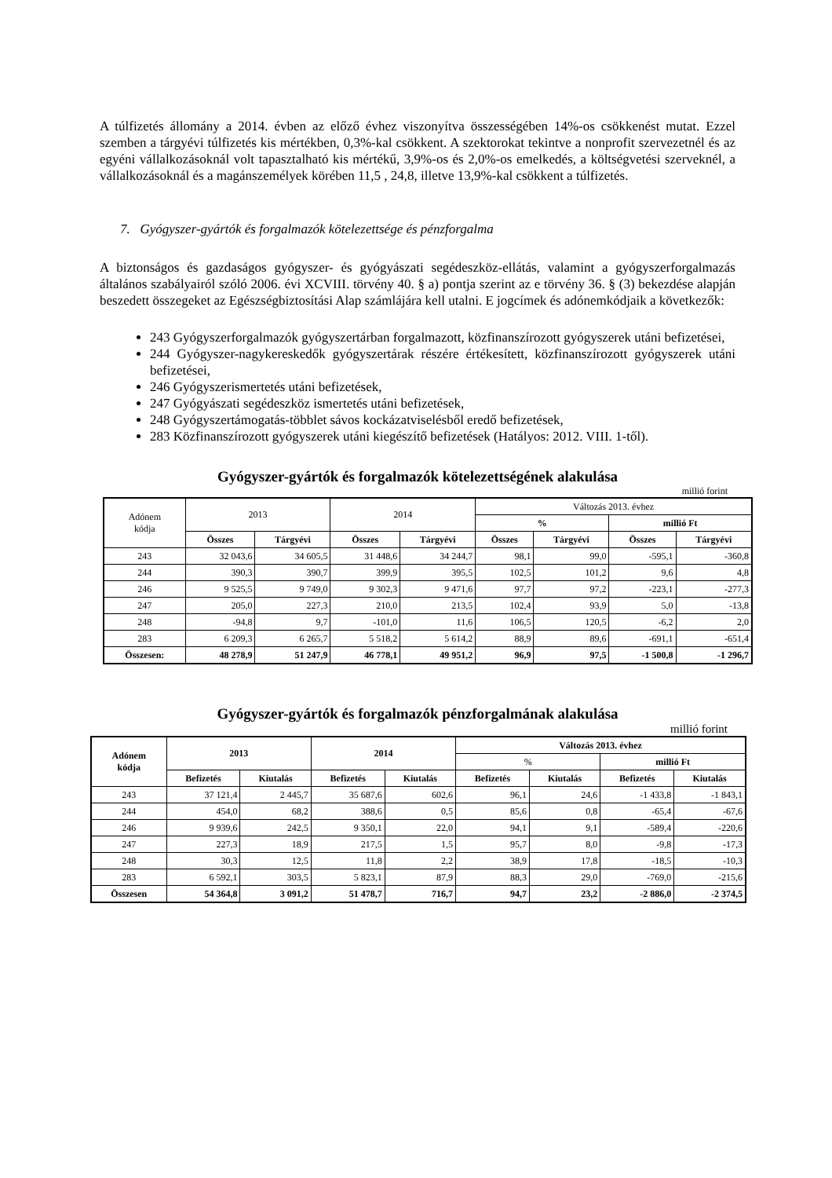A túlfizetés állomány a 2014. évben az előző évhez viszonyítva összességében 14%-os csökkenést mutat. Ezzel szemben a tárgyévi túlfizetés kis mértékben, 0,3%-kal csökkent. A szektorokat tekintve a nonprofit szervezetnél és az egyéni vállalkozásoknál volt tapasztalható kis mértékű, 3,9%-os és 2,0%-os emelkedés, a költségvetési szerveknél, a vállalkozásoknál és a magánszemélyek körében 11,5 , 24,8, illetve 13,9%-kal csökkent a túlfizetés.
7. Gyógyszer-gyártók és forgalmazók kötelezettsége és pénzforgalma
A biztonságos és gazdaságos gyógyszer- és gyógyászati segédeszköz-ellátás, valamint a gyógyszerforgalmazás általános szabályairól szóló 2006. évi XCVIII. törvény 40. § a) pontja szerint az e törvény 36. § (3) bekezdése alapján beszedett összegeket az Egészségbiztosítási Alap számlájára kell utalni. E jogcímek és adónemkódjaik a következők:
243 Gyógyszerforgalmazók gyógyszertárban forgalmazott, közfinanszírozott gyógyszerek utáni befizetései,
244 Gyógyszer-nagykereskedők gyógyszertárak részére értékesített, közfinanszírozott gyógyszerek utáni befizetései,
246 Gyógyszerismertetés utáni befizetések,
247 Gyógyászati segédeszköz ismertetés utáni befizetések,
248 Gyógyszertámogatás-többlet sávos kockázatviselésből eredő befizetések,
283 Közfinanszírozott gyógyszerek utáni kiegészítő befizetések (Hatályos: 2012. VIII. 1-től).
Gyógyszer-gyártók és forgalmazók kötelezettségének alakulása
millió forint
| Adónem kódja | 2013 | | 2014 | | Változás 2013. évhez | | | |
| --- | --- | --- | --- | --- | --- | --- | --- | --- |
| | | | | | % | | millió Ft | |
| | Összes | Tárgyévi | Összes | Tárgyévi | Összes | Tárgyévi | Összes | Tárgyévi |
| 243 | 32 043,6 | 34 605,5 | 31 448,6 | 34 244,7 | 98,1 | 99,0 | -595,1 | -360,8 |
| 244 | 390,3 | 390,7 | 399,9 | 395,5 | 102,5 | 101,2 | 9,6 | 4,8 |
| 246 | 9 525,5 | 9 749,0 | 9 302,3 | 9 471,6 | 97,7 | 97,2 | -223,1 | -277,3 |
| 247 | 205,0 | 227,3 | 210,0 | 213,5 | 102,4 | 93,9 | 5,0 | -13,8 |
| 248 | -94,8 | 9,7 | -101,0 | 11,6 | 106,5 | 120,5 | -6,2 | 2,0 |
| 283 | 6 209,3 | 6 265,7 | 5 518,2 | 5 614,2 | 88,9 | 89,6 | -691,1 | -651,4 |
| Összesen: | 48 278,9 | 51 247,9 | 46 778,1 | 49 951,2 | 96,9 | 97,5 | -1 500,8 | -1 296,7 |
Gyógyszer-gyártók és forgalmazók pénzforgalmának alakulása
millió forint
| Adónem kódja | 2013 | | 2014 | | Változás 2013. évhez | | | |
| --- | --- | --- | --- | --- | --- | --- | --- | --- |
| | | | | | % | | millió Ft | |
| | Befizetés | Kiutalás | Befizetés | Kiutalás | Befizetés | Kiutalás | Befizetés | Kiutalás |
| 243 | 37 121,4 | 2 445,7 | 35 687,6 | 602,6 | 96,1 | 24,6 | -1 433,8 | -1 843,1 |
| 244 | 454,0 | 68,2 | 388,6 | 0,5 | 85,6 | 0,8 | -65,4 | -67,6 |
| 246 | 9 939,6 | 242,5 | 9 350,1 | 22,0 | 94,1 | 9,1 | -589,4 | -220,6 |
| 247 | 227,3 | 18,9 | 217,5 | 1,5 | 95,7 | 8,0 | -9,8 | -17,3 |
| 248 | 30,3 | 12,5 | 11,8 | 2,2 | 38,9 | 17,8 | -18,5 | -10,3 |
| 283 | 6 592,1 | 303,5 | 5 823,1 | 87,9 | 88,3 | 29,0 | -769,0 | -215,6 |
| Összesen | 54 364,8 | 3 091,2 | 51 478,7 | 716,7 | 94,7 | 23,2 | -2 886,0 | -2 374,5 |